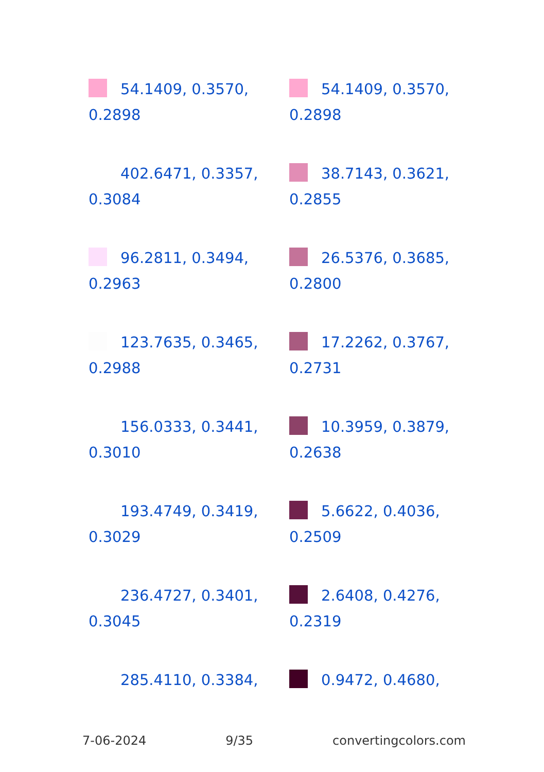54.1409, 0.3570, 0.2898
54.1409, 0.3570, 0.2898
402.6471, 0.3357, 0.3084
38.7143, 0.3621, 0.2855
96.2811, 0.3494, 0.2963
26.5376, 0.3685, 0.2800
123.7635, 0.3465, 0.2988
17.2262, 0.3767, 0.2731
156.0333, 0.3441, 0.3010
10.3959, 0.3879, 0.2638
193.4749, 0.3419, 0.3029
5.6622, 0.4036, 0.2509
236.4727, 0.3401, 0.3045
2.6408, 0.4276, 0.2319
285.4110, 0.3384,
0.9472, 0.4680,
7-06-2024 9/35 convertingcolors.com